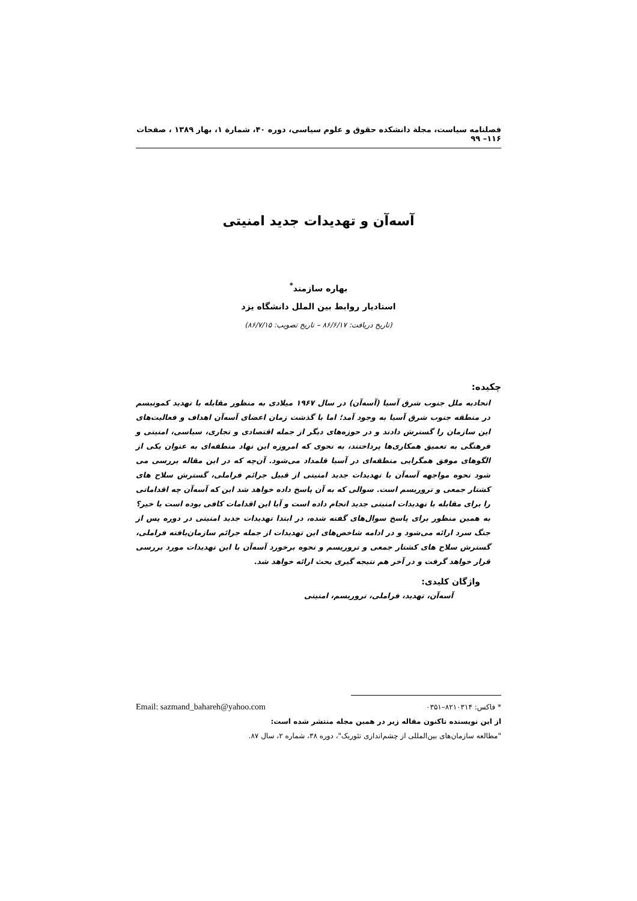فصلنامه سیاست، مجلة دانشکده حقوق و علوم سیاسی، دوره ۴۰، شمارة ۱، بهار ۱۳۸۹ ، صفحات ۱۱۶– ۹۹
آسه‌آن و تهدیدات جدید امنیتی
بهاره سازمند<sup>*</sup>
استادیار روابط بین الملل دانشگاه یزد
(تاریخ دریافت: ۸۶/۶/۱۷ – تاریخ تصویب: ۸۶/۷/۱۵)
چکیده:
اتحادیه ملل جنوب شرق آسیا (آسه‌آن) در سال ۱۹۶۷ میلادی به منظور مقابله با تهدید کمونیسم در منطقه جنوب شرق آسیا به وجود آمد؛ اما با گذشت زمان اعضای آسه‌آن اهداف و فعالیت‌های این سازمان را گسترش دادند و در حوزه‌های دیگر از جمله اقتصادی و تجاری، سیاسی، امنیتی و فرهنگی به تعمیق همکاری‌ها پرداختند، به نحوی که امروزه این نهاد منطقه‌ای به عنوان یکی از الگوهای موفق همگرایی منطقه‌ای در آسیا قلمداد می‌شود. آن‌چه که در این مقاله بررسی می شود نحوه مواجهه آسه‌آن با تهدیدات جدید امنیتی از قبیل جرائم فراملی، گسترش سلاح های کشتار جمعی و تروریسم است. سوالی که به آن پاسخ داده خواهد شد این که آسه‌آن چه اقداماتی را برای مقابله با تهدیدات امنیتی جدید انجام داده است و آیا این اقدامات کافی بوده است یا خیر؟ به همین منظور برای پاسخ سوال‌های گفته شده، در ابتدا تهدیدات جدید امنیتی در دوره پس از جنگ سرد ارائه می‌شود و در ادامه شاخص‌های این تهدیدات از جمله جرائم سازمان‌یافته فراملی، گسترش سلاح های کشتار جمعی و تروریسم و نحوه برخورد آسه‌آن با این تهدیدات مورد بررسی قرار خواهد گرفت و در آخر هم نتیجه گیری بحث ارائه خواهد شد.
واژگان کلیدی:
آسه‌آن، تهدید، فراملی، تروریسم، امنیتی
Email: sazmand_bahareh@yahoo.com * فاکس: ۸۲۱۰۳۱۴–۰۳۵۱
از این نویسنده تاکنون مقاله زیر در همین مجله منتشر شده است:
"مطالعه سازمان‌های بین‌المللی از چشم‌اندازی تئوریک"، دوره ۳۸، شماره ۲، سال ۸۷.